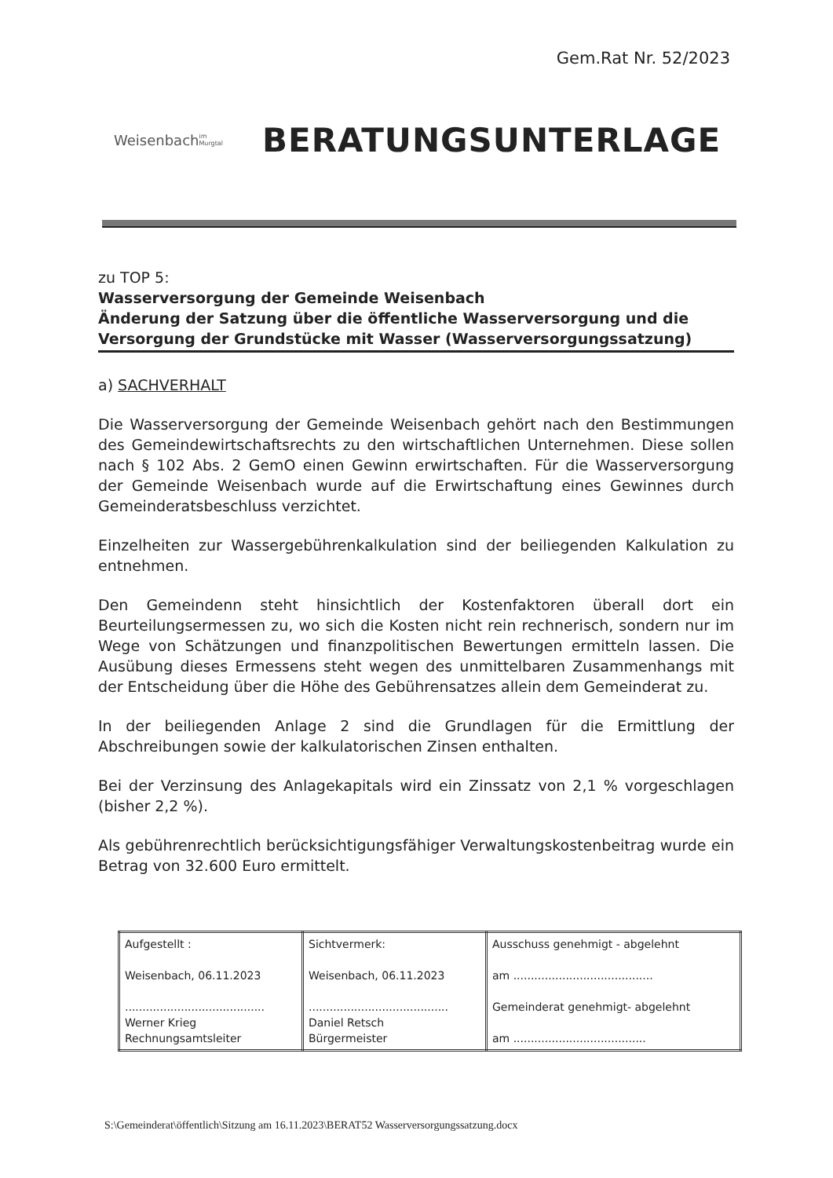Gem.Rat Nr. 52/2023
Weisenbach
im Murgtal
BERATUNGSUNTERLAGE
zu TOP 5:
Wasserversorgung der Gemeinde Weisenbach
Änderung der Satzung über die öffentliche Wasserversorgung und die Versorgung der Grundstücke mit Wasser (Wasserversorgungssatzung)
a) SACHVERHALT
Die Wasserversorgung der Gemeinde Weisenbach gehört nach den Bestimmungen des Gemeindewirtschaftsrechts zu den wirtschaftlichen Unternehmen. Diese sollen nach § 102 Abs. 2 GemO einen Gewinn erwirtschaften. Für die Wasserversorgung der Gemeinde Weisenbach wurde auf die Erwirtschaftung eines Gewinnes durch Gemeinderatsbeschluss verzichtet.
Einzelheiten zur Wassergebührenkalkulation sind der beiliegenden Kalkulation zu entnehmen.
Den Gemeindenn steht hinsichtlich der Kostenfaktoren überall dort ein Beurteilungsermessen zu, wo sich die Kosten nicht rein rechnerisch, sondern nur im Wege von Schätzungen und finanzpolitischen Bewertungen ermitteln lassen. Die Ausübung dieses Ermessens steht wegen des unmittelbaren Zusammenhangs mit der Entscheidung über die Höhe des Gebührensatzes allein dem Gemeinderat zu.
In der beiliegenden Anlage 2 sind die Grundlagen für die Ermittlung der Abschreibungen sowie der kalkulatorischen Zinsen enthalten.
Bei der Verzinsung des Anlagekapitals wird ein Zinssatz von 2,1 % vorgeschlagen (bisher 2,2 %).
Als gebührenrechtlich berücksichtigungsfähiger Verwaltungskostenbeitrag wurde ein Betrag von 32.600 Euro ermittelt.
| Aufgestellt : Weisenbach, 06.11.2023 ........................................ Werner Krieg Rechnungsamtsleiter | Sichtvermerk: Weisenbach, 06.11.2023 ........................................ Daniel Retsch Bürgermeister | Ausschuss genehmigt - abgelehnt am ........................................ Gemeinderat genehmigt- abgelehnt am ...................................... |
S:\Gemeinderat\öffentlich\Sitzung am 16.11.2023\BERAT52 Wasserversorgungssatzung.docx